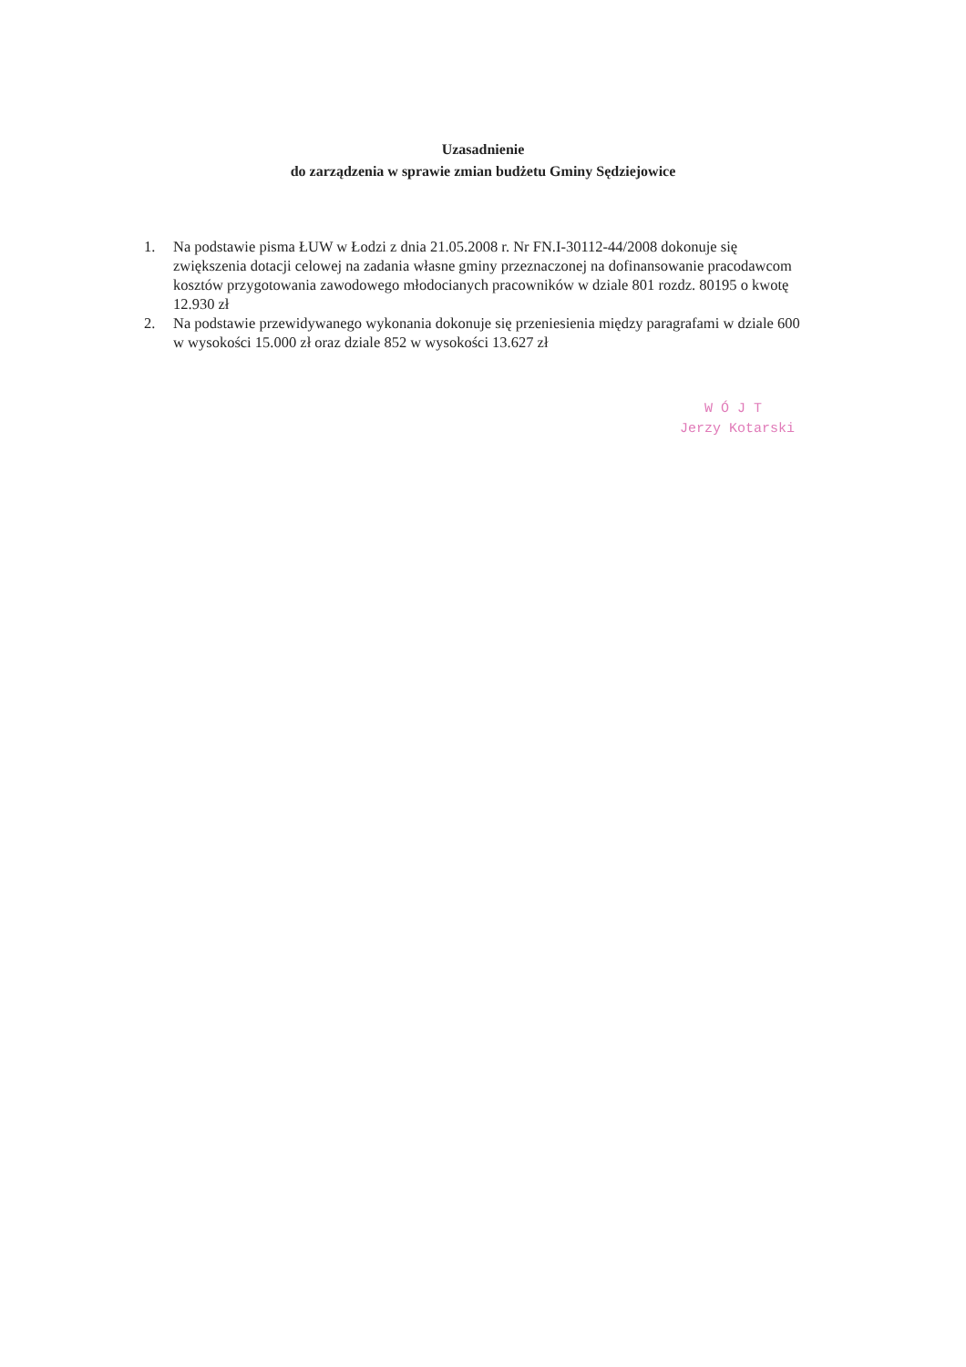Uzasadnienie
do zarządzenia w sprawie zmian budżetu Gminy Sędziejowice
1. Na podstawie pisma ŁUW w Łodzi z dnia 21.05.2008 r. Nr FN.I-30112-44/2008 dokonuje się zwiększenia dotacji celowej na zadania własne gminy przeznaczonej na dofinansowanie pracodawcom kosztów przygotowania zawodowego młodocianych pracowników w dziale 801 rozdz. 80195 o kwotę 12.930 zł
2. Na podstawie przewidywanego wykonania dokonuje się przeniesienia między paragrafami w dziale 600 w wysokości 15.000 zł oraz dziale 852 w wysokości 13.627 zł
W Ó J T
Jerzy Kotarski